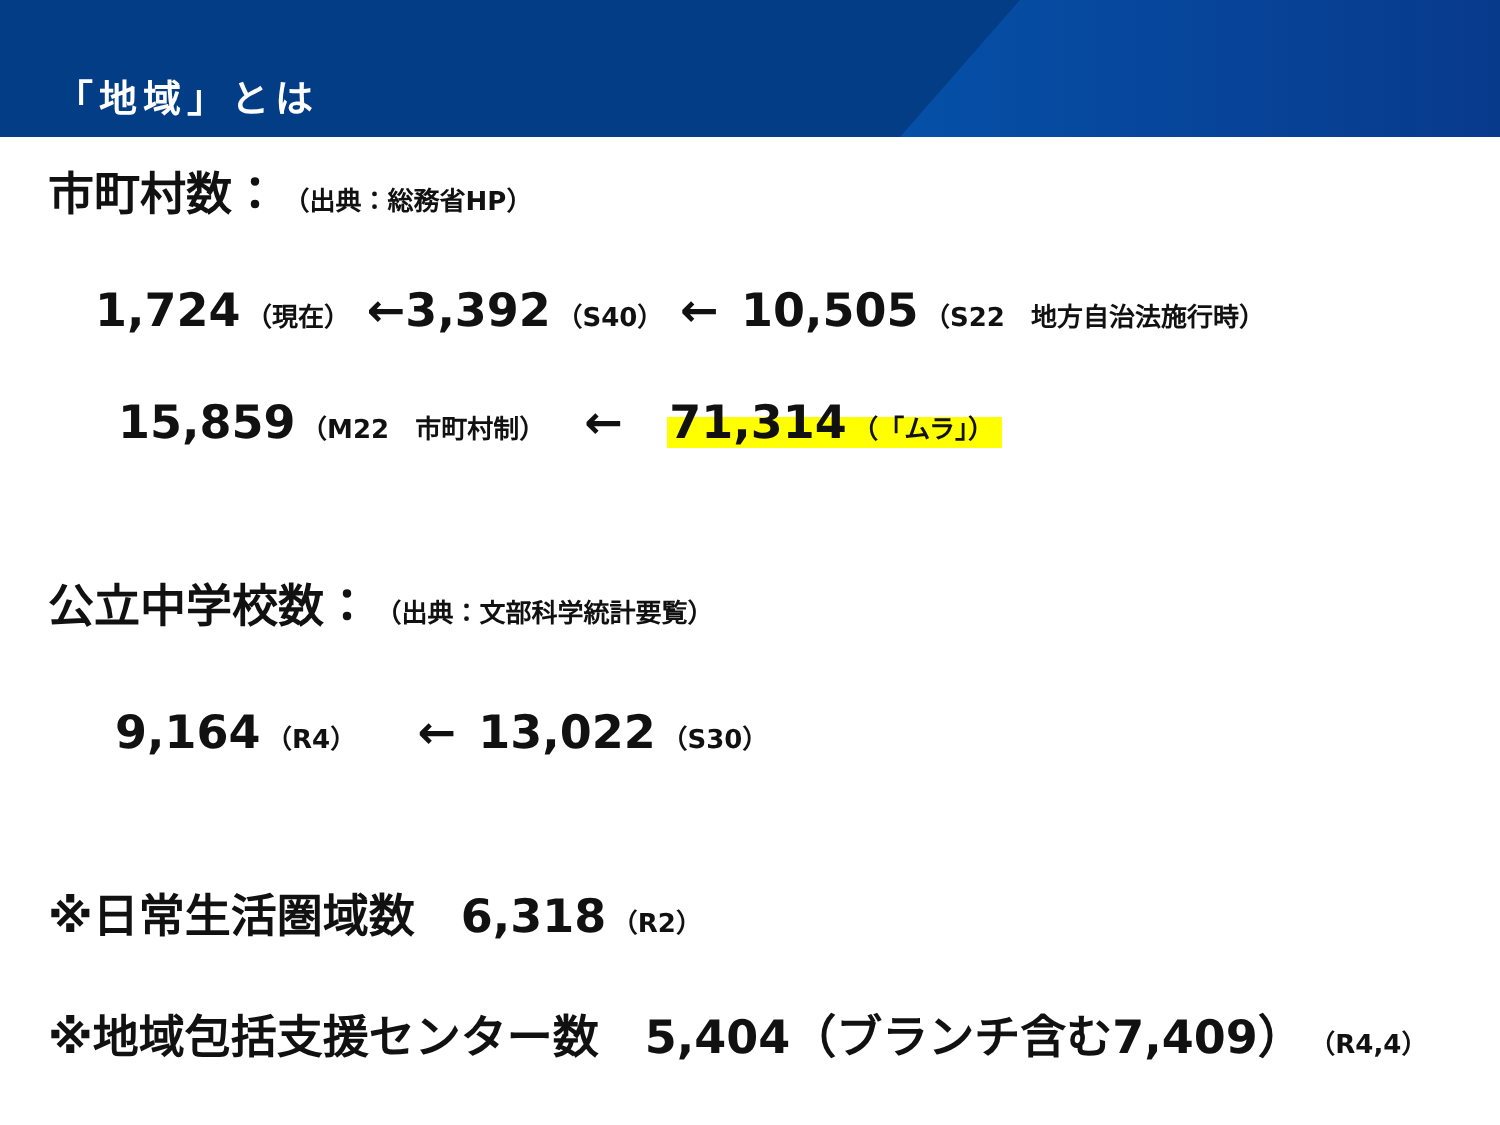「地域」とは
市町村数： （出典：総務省HP）
1,724 （現在） ←3,392 （S40） ← 10,505 （S22　地方自治法施行時）
15,859 （M22　市町村制） ← 71,314 （「ムラ」）
公立中学校数： （出典：文部科学統計要覧）
9,164 （R4） ← 13,022 （S30）
※日常生活圏域数　6,318 （R2）
※地域包括支援センター数　5,404（ブランチ含む7,409） （R4,4）